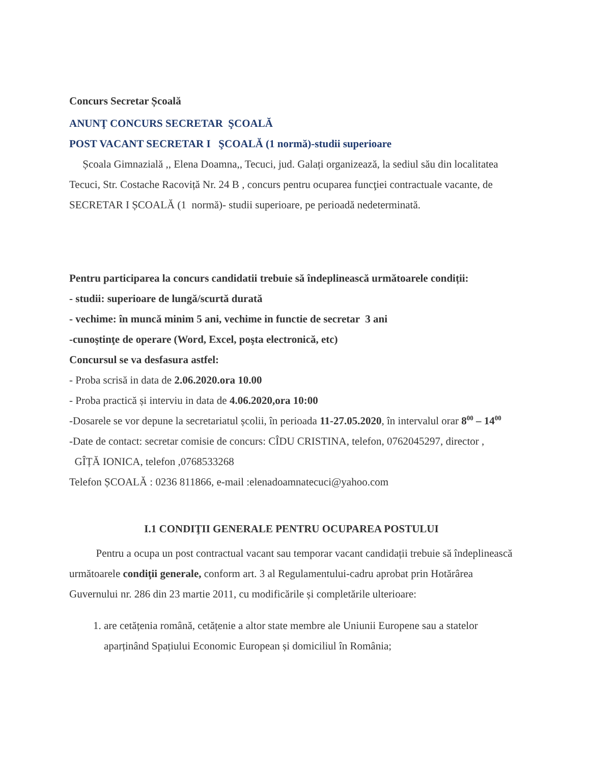Concurs Secretar Școală
ANUNŢ CONCURS SECRETAR ŞCOALĂ
POST VACANT SECRETAR I ŞCOALĂ (1 normă)-studii superioare
Școala Gimnazială ,, Elena Doamna,, Tecuci, jud. Galați organizează, la sediul său din localitatea Tecuci, Str. Costache Racoviță Nr. 24 B , concurs pentru ocuparea funcţiei contractuale vacante, de SECRETAR I ȘCOALĂ (1 normă)- studii superioare, pe perioadă nedeterminată.
Pentru participarea la concurs candidatii trebuie să îndeplinească următoarele condiții:
- studii: superioare de lungă/scurtă durată
- vechime: în muncă minim 5 ani, vechime in functie de secretar 3 ani
-cunoştinţe de operare (Word, Excel, poşta electronică, etc)
Concursul se va desfasura astfel:
- Proba scrisă in data de 2.06.2020.ora 10.00
- Proba practică și interviu in data de 4.06.2020,ora 10:00
-Dosarele se vor depune la secretariatul școlii, în perioada 11-27.05.2020, în intervalul orar 8<sup>00</sup> – 14<sup>00</sup>
-Date de contact: secretar comisie de concurs: CÎDU CRISTINA, telefon, 0762045297, director , GÎȚĂ IONICA, telefon ,0768533268
Telefon ȘCOALĂ : 0236 811866, e-mail :elenadoamnatecuci@yahoo.com
I.1 CONDIŢII GENERALE PENTRU OCUPAREA POSTULUI
Pentru a ocupa un post contractual vacant sau temporar vacant candidații trebuie să îndeplinească următoarele condiţii generale, conform art. 3 al Regulamentului-cadru aprobat prin Hotărârea Guvernului nr. 286 din 23 martie 2011, cu modificările și completările ulterioare:
1. are cetățenia română, cetățenie a altor state membre ale Uniunii Europene sau a statelor aparținând Spațiului Economic European și domiciliul în România;